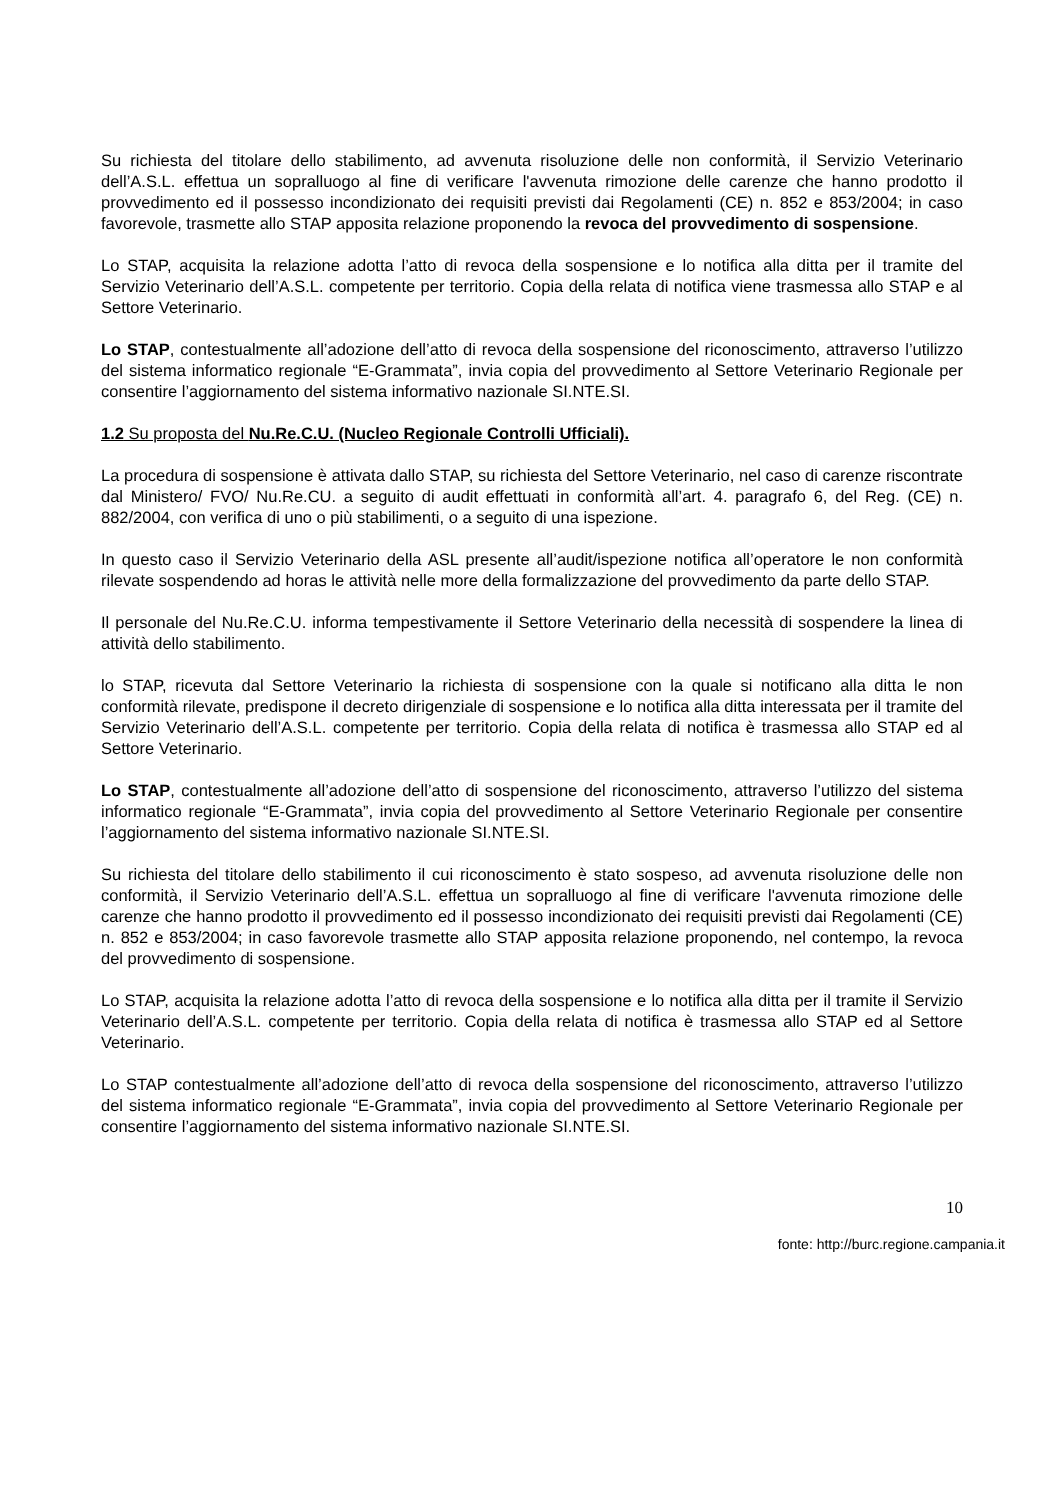Su richiesta del titolare dello stabilimento, ad avvenuta risoluzione delle non conformità, il Servizio Veterinario dell’A.S.L. effettua un sopralluogo al fine di verificare l'avvenuta rimozione delle carenze che hanno prodotto il provvedimento ed il possesso incondizionato dei requisiti previsti dai Regolamenti (CE) n. 852 e 853/2004; in caso favorevole, trasmette allo STAP apposita relazione proponendo la revoca del provvedimento di sospensione.
Lo STAP, acquisita la relazione adotta l’atto di revoca della sospensione e lo notifica alla ditta per il tramite del Servizio Veterinario dell’A.S.L. competente per territorio. Copia della relata di notifica viene trasmessa allo STAP e al Settore Veterinario.
Lo STAP, contestualmente all’adozione dell’atto di revoca della sospensione del riconoscimento, attraverso l’utilizzo del sistema informatico regionale “E-Grammata”, invia copia del provvedimento al Settore Veterinario Regionale per consentire l’aggiornamento del sistema informativo nazionale SI.NTE.SI.
1.2 Su proposta del Nu.Re.C.U. (Nucleo Regionale Controlli Ufficiali).
La procedura di sospensione è attivata dallo STAP, su richiesta del Settore Veterinario, nel caso di carenze riscontrate dal Ministero/ FVO/ Nu.Re.CU. a seguito di audit effettuati in conformità all’art. 4. paragrafo 6, del Reg. (CE) n. 882/2004, con verifica di uno o più stabilimenti, o a seguito di una ispezione.
In questo caso il Servizio Veterinario della ASL presente all’audit/ispezione notifica all’operatore le non conformità rilevate sospendendo ad horas le attività nelle more della formalizzazione del provvedimento da parte dello STAP.
Il personale del Nu.Re.C.U. informa tempestivamente il Settore Veterinario della necessità di sospendere la linea di attività dello stabilimento.
lo STAP, ricevuta dal Settore Veterinario la richiesta di sospensione con la quale si notificano alla ditta le non conformità rilevate, predispone il decreto dirigenziale di sospensione e lo notifica alla ditta interessata per il tramite del Servizio Veterinario dell’A.S.L. competente per territorio. Copia della relata di notifica è trasmessa allo STAP ed al Settore Veterinario.
Lo STAP, contestualmente all’adozione dell’atto di sospensione del riconoscimento, attraverso l’utilizzo del sistema informatico regionale “E-Grammata”, invia copia del provvedimento al Settore Veterinario Regionale per consentire l’aggiornamento del sistema informativo nazionale SI.NTE.SI.
Su richiesta del titolare dello stabilimento il cui riconoscimento è stato sospeso, ad avvenuta risoluzione delle non conformità, il Servizio Veterinario dell’A.S.L. effettua un sopralluogo al fine di verificare l'avvenuta rimozione delle carenze che hanno prodotto il provvedimento ed il possesso incondizionato dei requisiti previsti dai Regolamenti (CE) n. 852 e 853/2004; in caso favorevole trasmette allo STAP apposita relazione proponendo, nel contempo, la revoca del provvedimento di sospensione.
Lo STAP, acquisita la relazione adotta l’atto di revoca della sospensione e lo notifica alla ditta per il tramite il Servizio Veterinario dell’A.S.L. competente per territorio. Copia della relata di notifica è trasmessa allo STAP ed al Settore Veterinario.
Lo STAP contestualmente all’adozione dell’atto di revoca della sospensione del riconoscimento, attraverso l’utilizzo del sistema informatico regionale “E-Grammata”, invia copia del provvedimento al Settore Veterinario Regionale per consentire l’aggiornamento del sistema informativo nazionale SI.NTE.SI.
10
fonte: http://burc.regione.campania.it